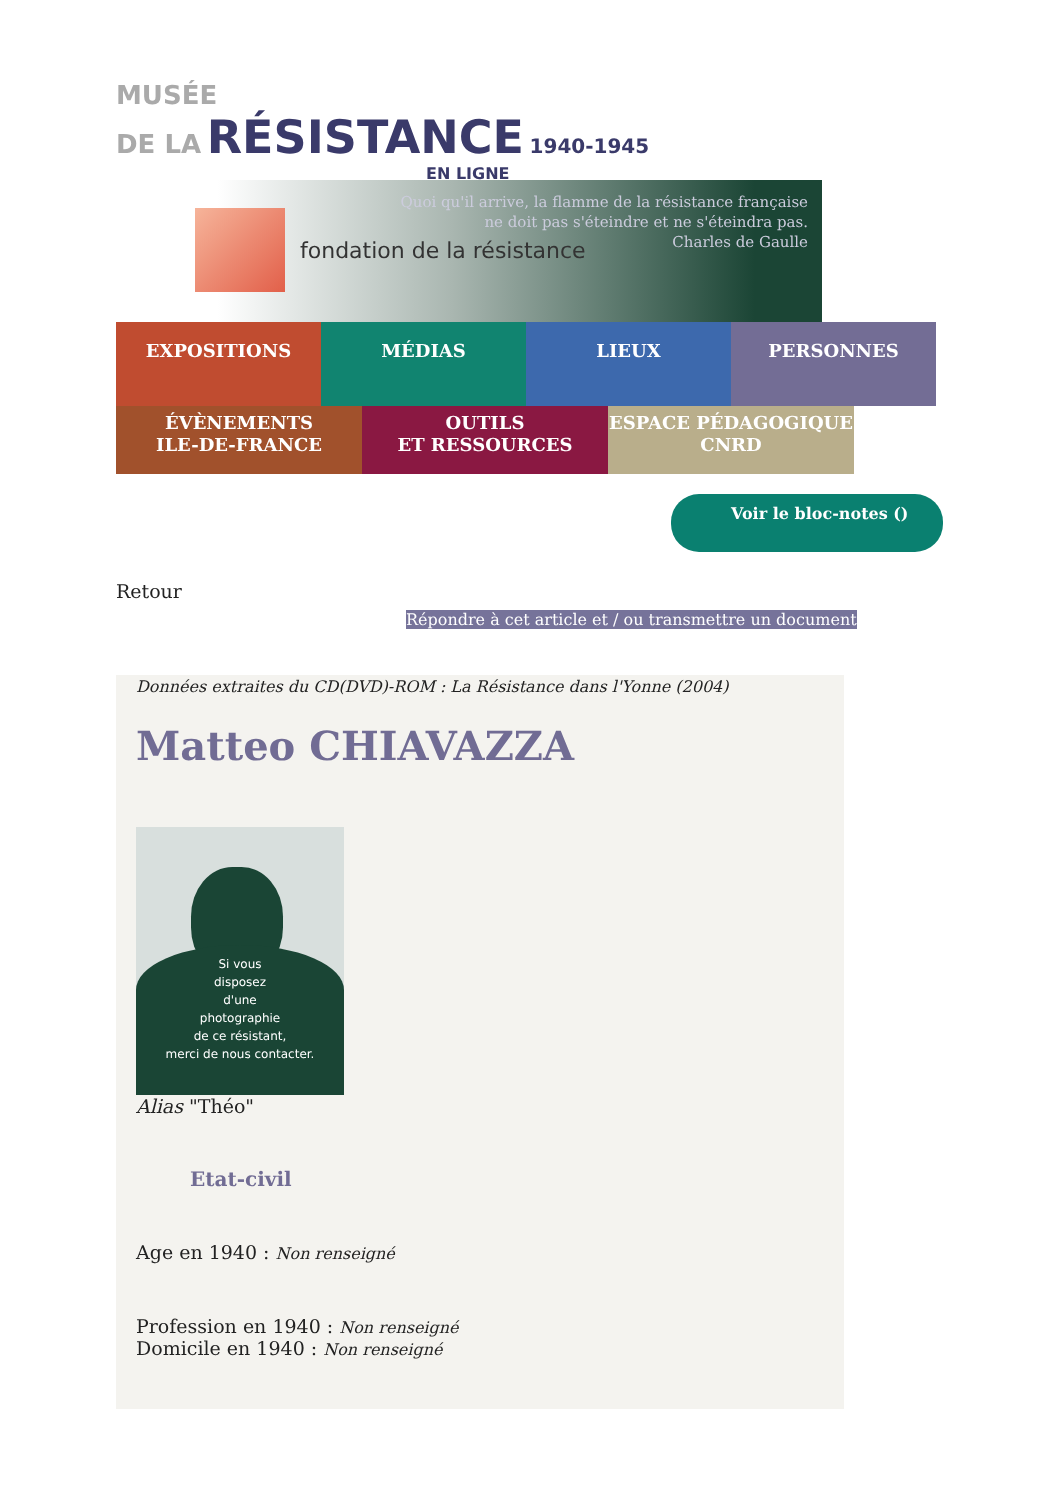MUSÉE
DE LA RÉSISTANCE 1940-1945
EN LIGNE
fondation de la résistance
Quoi qu'il arrive, la flamme de la résistance française
ne doit pas s'éteindre et ne s'éteindra pas.
Charles de Gaulle
EXPOSITIONS
MÉDIAS
LIEUX
PERSONNES
ÉVÈNEMENTS
ILE-DE-FRANCE
OUTILS
ET RESSOURCES
ESPACE PÉDAGOGIQUE
CNRD
Voir le bloc-notes ()
Retour
Répondre à cet article et / ou transmettre un document
Données extraites du CD(DVD)-ROM : La Résistance dans l'Yonne (2004)
Matteo CHIAVAZZA
Si vous
disposez
d'une
photographie
de ce résistant,
merci de nous contacter.
Alias "Théo"
Etat-civil
Age en 1940 : Non renseigné
Profession en 1940 : Non renseigné
Domicile en 1940 : Non renseigné